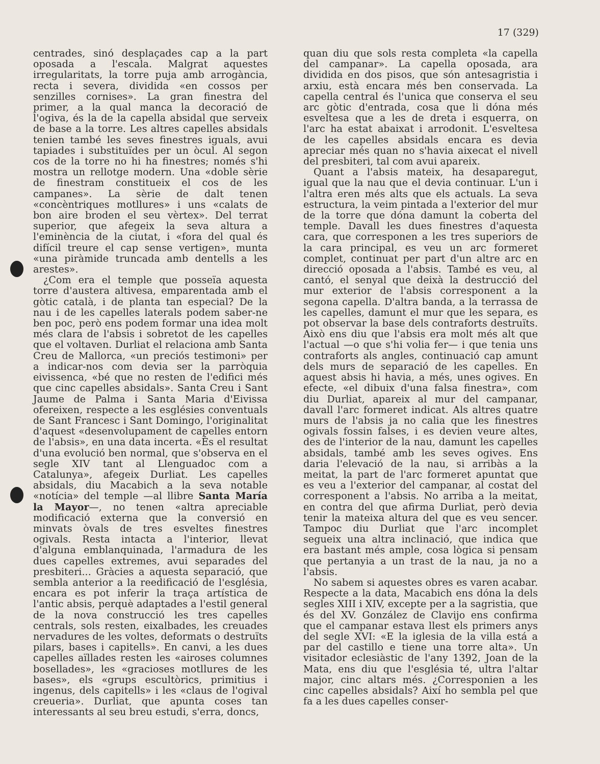17 (329)
centrades, sinó desplaçades cap a la part oposada a l'escala. Malgrat aquestes irregularitats, la torre puja amb arrogància, recta i severa, dividida «en cossos per senzilles cornises». La gran finestra del primer, a la qual manca la decoració de l'ogiva, és la de la capella absidal que serveix de base a la torre. Les altres capelles absidals tenien també les seves finestres iguals, avui tapiades i substituïdes per un òcul. Al segon cos de la torre no hi ha finestres; només s'hi mostra un rellotge modern. Una «doble sèrie de finestram constitueix el cos de les campanes». La sèrie de dalt tenen «concèntriques motllures» i uns «calats de bon aire broden el seu vèrtex». Del terrat superior, que afegeix la seva altura a l'eminència de la ciutat, i «fora del qual és difícil treure el cap sense vertigen», munta «una piràmide truncada amb dentells a les arestes».
¿Com era el temple que posseïa aquesta torre d'austera altivesa, emparentada amb el gòtic català, i de planta tan especial? De la nau i de les capelles laterals podem saber-ne ben poc, però ens podem formar una idea molt més clara de l'absis i sobretot de les capelles que el voltaven. Durliat el relaciona amb Santa Creu de Mallorca, «un preciós testimoni» per a indicar-nos com devia ser la parròquia eivissenca, «bé que no resten de l'edifici més que cinc capelles absidals». Santa Creu i Sant Jaume de Palma i Santa Maria d'Eivissa ofereixen, respecte a les esglésies conventuals de Sant Francesc i Sant Domingo, l'originalitat d'aquest «desenvolupament de capelles entorn de l'absis», en una data incerta. «És el resultat d'una evolució ben normal, que s'observa en el segle XIV tant al Llenguadoc com a Catalunya», afegeix Durliat. Les capelles absidals, diu Macabich a la seva notable «notícia» del temple —al llibre Santa María la Mayor—, no tenen «altra apreciable modificació externa que la conversió en minvats òvals de tres esveltes finestres ogivals. Resta intacta a l'interior, llevat d'alguna emblanquinada, l'armadura de les dues capelles extremes, avui separades del presbiteri... Gràcies a aquesta separació, que sembla anterior a la reedificació de l'església, encara es pot inferir la traça artística de l'antic absis, perquè adaptades a l'estil general de la nova construcció les tres capelles centrals, sols resten, eixalbades, les creuades nervadures de les voltes, deformats o destruïts pilars, bases i capitells». En canvi, a les dues capelles aïllades resten les «airoses columnes bosellades», les «gracioses motllures de les bases», els «grups escultòrics, primitius i ingenus, dels capitells» i les «claus de l'ogival creueria». Durliat, que apunta coses tan interessants al seu breu estudi, s'erra, doncs,
quan diu que sols resta completa «la capella del campanar». La capella oposada, ara dividida en dos pisos, que són antesagristia i arxiu, està encara més ben conservada. La capella central és l'unica que conserva el seu arc gòtic d'entrada, cosa que li dóna més esveltesa que a les de dreta i esquerra, on l'arc ha estat abaixat i arrodonit. L'esveltesa de les capelles absidals encara es devia apreciar més quan no s'havia aixecat el nivell del presbiteri, tal com avui apareix.
Quant a l'absis mateix, ha desaparegut, igual que la nau que el devia continuar. L'un i l'altra eren més alts que els actuals. La seva estructura, la veim pintada a l'exterior del mur de la torre que dóna damunt la coberta del temple. Davall les dues finestres d'aquesta cara, que corresponen a les tres superiors de la cara principal, es veu un arc formeret complet, continuat per part d'un altre arc en direcció oposada a l'absis. També es veu, al cantó, el senyal que deixà la destrucció del mur exterior de l'absis corresponent a la segona capella. D'altra banda, a la terrassa de les capelles, damunt el mur que les separa, es pot observar la base dels contraforts destruïts. Això ens diu que l'absis era molt més alt que l'actual —o que s'hi volia fer— i que tenia uns contraforts als angles, continuació cap amunt dels murs de separació de les capelles. En aquest absis hi havia, a més, unes ogives. En efecte, «el dibuix d'una falsa finestra», com diu Durliat, apareix al mur del campanar, davall l'arc formeret indicat. Als altres quatre murs de l'absis ja no calia que les finestres ogivals fossin falses, i es devien veure altes, des de l'interior de la nau, damunt les capelles absidals, també amb les seves ogives. Ens daria l'elevació de la nau, si arribàs a la meitat, la part de l'arc formeret apuntat que es veu a l'exterior del campanar, al costat del corresponent a l'absis. No arriba a la meitat, en contra del que afirma Durliat, però devia tenir la mateixa altura del que es veu sencer. Tampoc diu Durliat que l'arc incomplet segueix una altra inclinació, que indica que era bastant més ample, cosa lògica si pensam que pertanyia a un trast de la nau, ja no a l'absis.
No sabem si aquestes obres es varen acabar. Respecte a la data, Macabich ens dóna la dels segles XIII i XIV, excepte per a la sagristia, que és del XV. González de Clavijo ens confirma que el campanar estava llest els primers anys del segle XVI: «E la iglesia de la villa está a par del castillo e tiene una torre alta». Un visitador eclesiàstic de l'any 1392, Joan de la Mata, ens diu que l'església té, ultra l'altar major, cinc altars més. ¿Corresponien a les cinc capelles absidals? Així ho sembla pel que fa a les dues capelles conser-